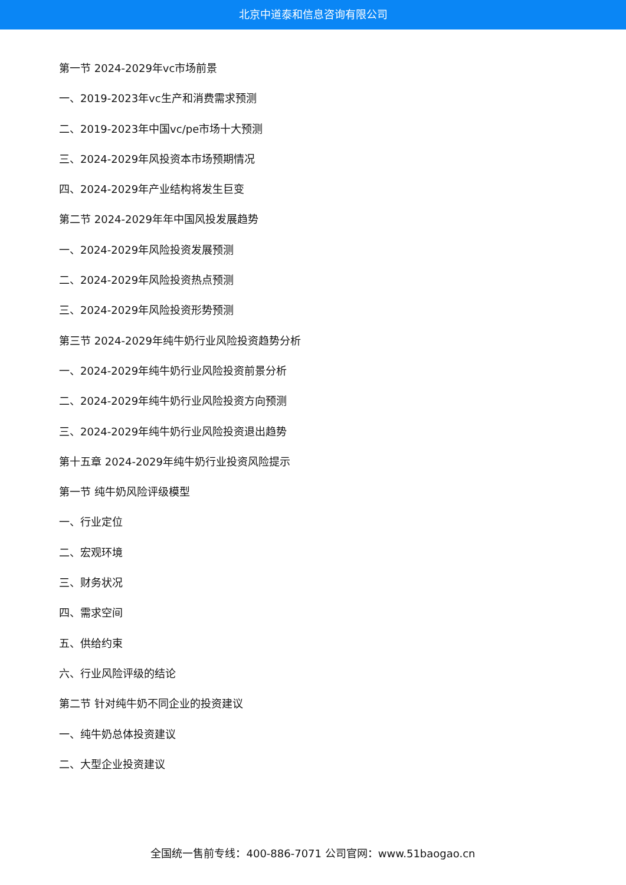北京中道泰和信息咨询有限公司
第一节 2024-2029年vc市场前景
一、2019-2023年vc生产和消费需求预测
二、2019-2023年中国vc/pe市场十大预测
三、2024-2029年风投资本市场预期情况
四、2024-2029年产业结构将发生巨变
第二节 2024-2029年年中国风投发展趋势
一、2024-2029年风险投资发展预测
二、2024-2029年风险投资热点预测
三、2024-2029年风险投资形势预测
第三节 2024-2029年纯牛奶行业风险投资趋势分析
一、2024-2029年纯牛奶行业风险投资前景分析
二、2024-2029年纯牛奶行业风险投资方向预测
三、2024-2029年纯牛奶行业风险投资退出趋势
第十五章 2024-2029年纯牛奶行业投资风险提示
第一节 纯牛奶风险评级模型
一、行业定位
二、宏观环境
三、财务状况
四、需求空间
五、供给约束
六、行业风险评级的结论
第二节 针对纯牛奶不同企业的投资建议
一、纯牛奶总体投资建议
二、大型企业投资建议
全国统一售前专线：400-886-7071 公司官网：www.51baogao.cn